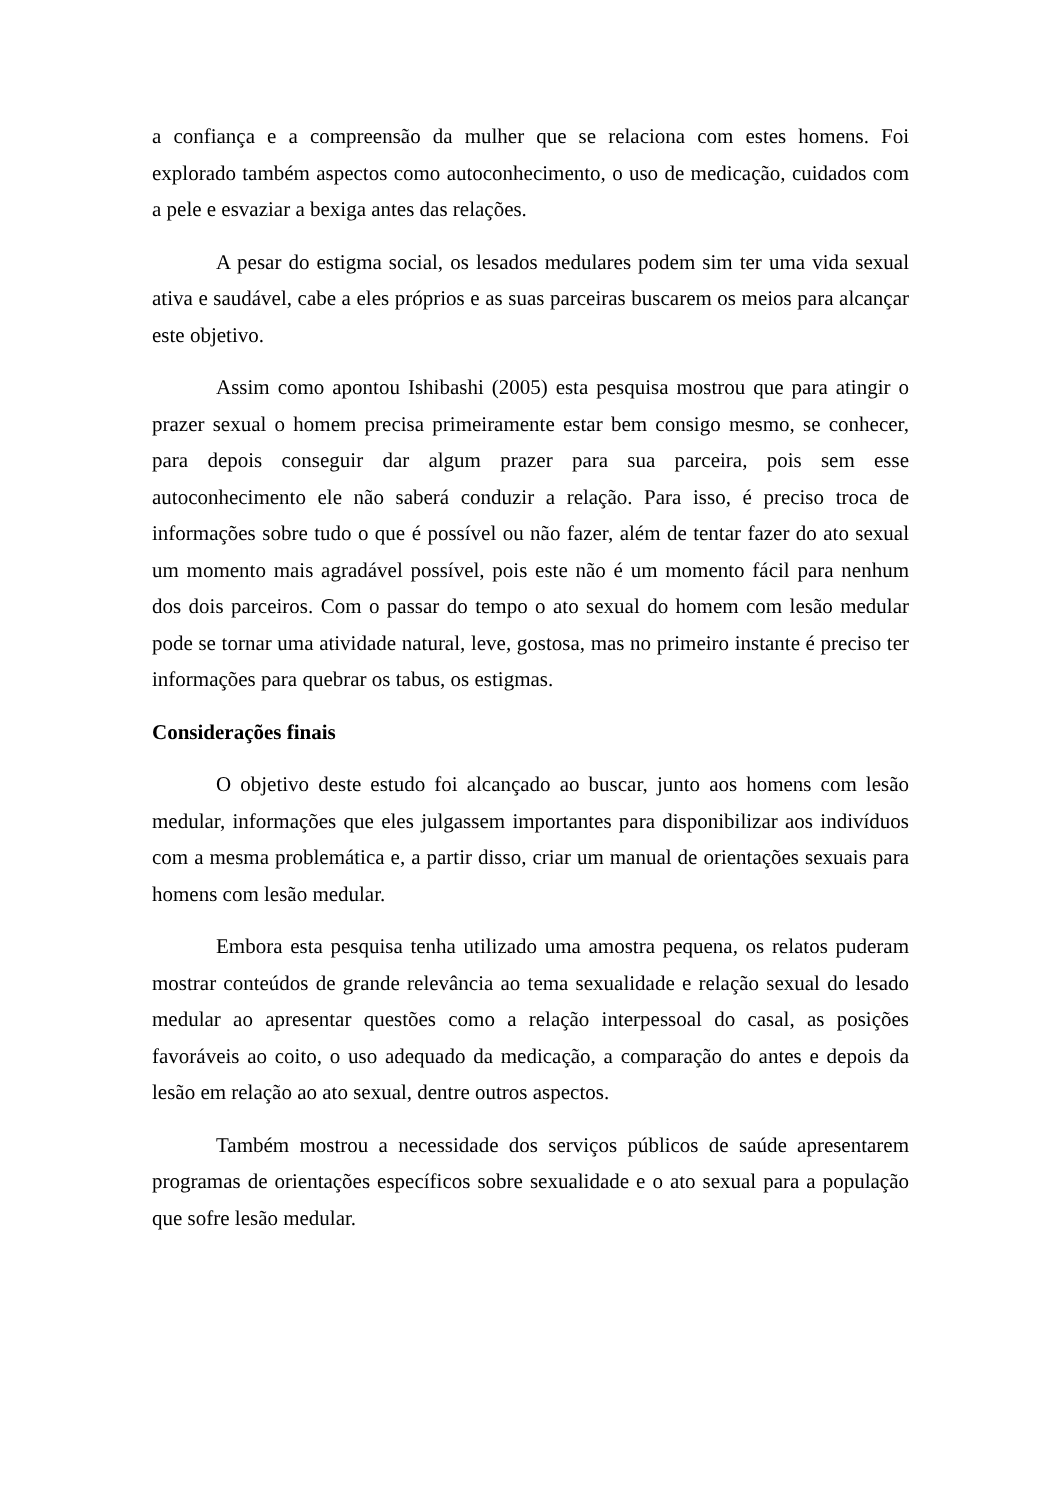a confiança e a compreensão da mulher que se relaciona com estes homens. Foi explorado também aspectos como autoconhecimento, o uso de medicação, cuidados com a pele e esvaziar a bexiga antes das relações.
A pesar do estigma social, os lesados medulares podem sim ter uma vida sexual ativa e saudável, cabe a eles próprios e as suas parceiras buscarem os meios para alcançar este objetivo.
Assim como apontou Ishibashi (2005) esta pesquisa mostrou que para atingir o prazer sexual o homem precisa primeiramente estar bem consigo mesmo, se conhecer, para depois conseguir dar algum prazer para sua parceira, pois sem esse autoconhecimento ele não saberá conduzir a relação. Para isso, é preciso troca de informações sobre tudo o que é possível ou não fazer, além de tentar fazer do ato sexual um momento mais agradável possível, pois este não é um momento fácil para nenhum dos dois parceiros. Com o passar do tempo o ato sexual do homem com lesão medular pode se tornar uma atividade natural, leve, gostosa, mas no primeiro instante é preciso ter informações para quebrar os tabus, os estigmas.
Considerações finais
O objetivo deste estudo foi alcançado ao buscar, junto aos homens com lesão medular, informações que eles julgassem importantes para disponibilizar aos indivíduos com a mesma problemática e, a partir disso, criar um manual de orientações sexuais para homens com lesão medular.
Embora esta pesquisa tenha utilizado uma amostra pequena, os relatos puderam mostrar conteúdos de grande relevância ao tema sexualidade e relação sexual do lesado medular ao apresentar questões como a relação interpessoal do casal, as posições favoráveis ao coito, o uso adequado da medicação, a comparação do antes e depois da lesão em relação ao ato sexual, dentre outros aspectos.
Também mostrou a necessidade dos serviços públicos de saúde apresentarem programas de orientações específicos sobre sexualidade e o ato sexual para a população que sofre lesão medular.